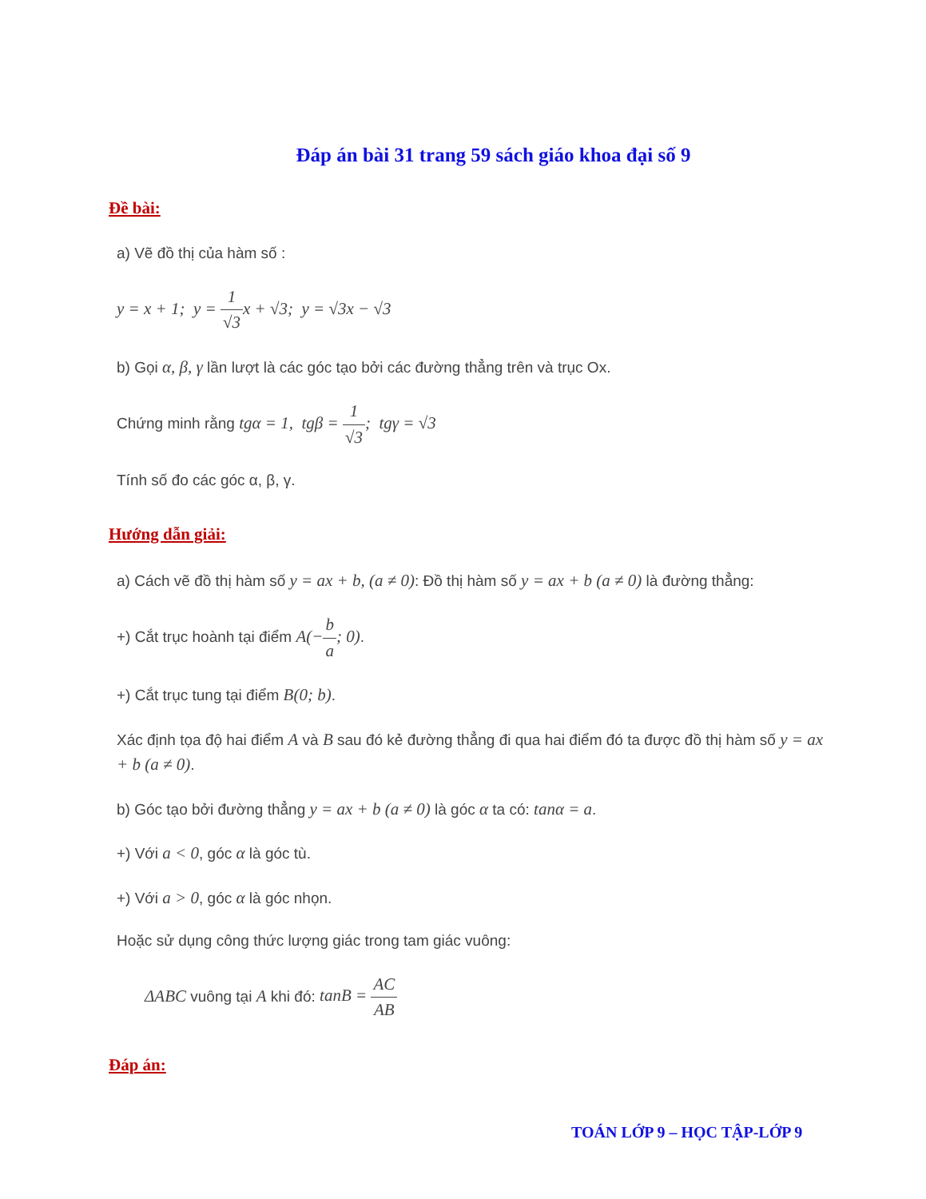Đáp án bài 31 trang 59 sách giáo khoa đại số 9
Đề bài:
a) Vẽ đồ thị của hàm số :
y = x + 1; y = 1 √3x + √3; y = √3x − √3
b) Gọi α, β, γ lần lượt là các góc tạo bởi các đường thẳng trên và trục Ox.
Chứng minh rằng tgα = 1, tgβ = 1 √3; tgγ = √3
Tính số đo các góc α, β, γ.
Hướng dẫn giải:
a) Cách vẽ đồ thị hàm số y = ax + b, (a ≠ 0): Đồ thị hàm số y = ax + b (a ≠ 0) là đường thẳng:
+) Cắt trục hoành tại điểm A(−b a; 0).
+) Cắt trục tung tại điểm B(0; b).
Xác định tọa độ hai điểm A và B sau đó kẻ đường thẳng đi qua hai điểm đó ta được đồ thị hàm số y = ax + b (a ≠ 0).
b) Góc tạo bởi đường thẳng y = ax + b (a ≠ 0) là góc α ta có: tanα = a.
+) Với a < 0, góc α là góc tù.
+) Với a > 0, góc α là góc nhọn.
Hoặc sử dụng công thức lượng giác trong tam giác vuông:
ΔABC vuông tại A khi đó: tanB = AC AB
Đáp án:
TOÁN LỚP 9 – HỌC TẬP-LỚP 9